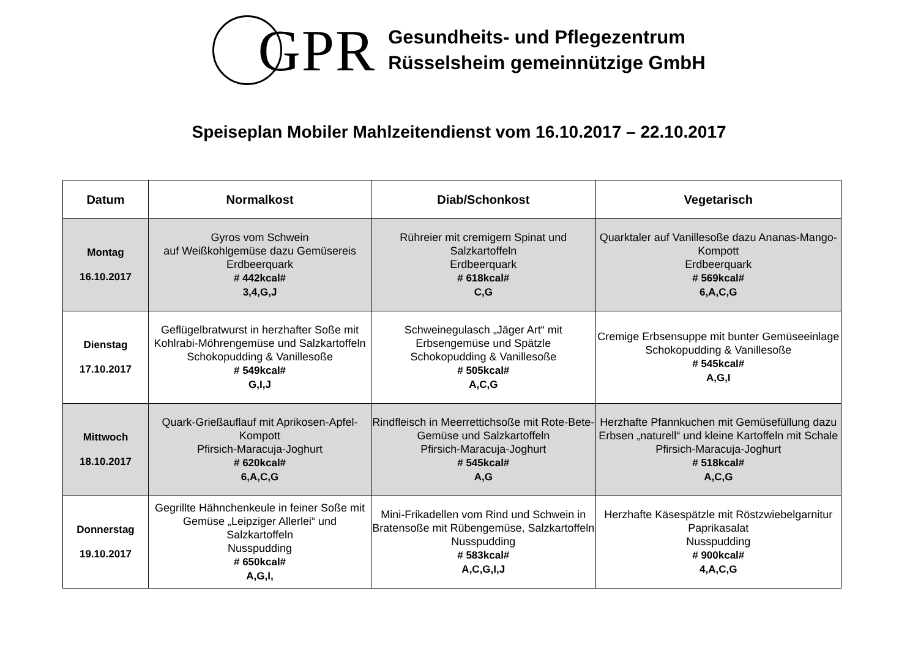GPR
Gesundheits- und Pflegezentrum
Rüsselsheim gemeinnützige GmbH
Speiseplan Mobiler Mahlzeitendienst vom 16.10.2017 – 22.10.2017
| Datum | Normalkost | Diab/Schonkost | Vegetarisch |
| --- | --- | --- | --- |
| Montag 16.10.2017 | Gyros vom Schwein auf Weißkohlgemüse dazu Gemüsereis Erdbeerquark # 442kcal# 3,4,G,J | Rühreier mit cremigem Spinat und Salzkartoffeln Erdbeerquark # 618kcal# C,G | Quarktaler auf Vanillesoße dazu Ananas-Mango-Kompott Erdbeerquark # 569kcal# 6,A,C,G |
| Dienstag 17.10.2017 | Geflügelbratwurst in herzhafter Soße mit Kohlrabi-Möhrengemüse und Salzkartoffeln Schokopudding & Vanillesoße # 549kcal# G,I,J | Schweinegulasch „Jäger Art“ mit Erbsengemüse und Spätzle Schokopudding & Vanillesoße # 505kcal# A,C,G | Cremige Erbsensuppe mit bunter Gemüseeinlage Schokopudding & Vanillesoße # 545kcal# A,G,I |
| Mittwoch 18.10.2017 | Quark-Grießauflauf mit Aprikosen-Apfel-Kompott Pfirsich-Maracuja-Joghurt # 620kcal# 6,A,C,G | Rindfleisch in Meerrettichsoße mit Rote-Bete-Gemüse und Salzkartoffeln Pfirsich-Maracuja-Joghurt # 545kcal# A,G | Herzhafte Pfannkuchen mit Gemüsefüllung dazu Erbsen „naturell“ und kleine Kartoffeln mit Schale Pfirsich-Maracuja-Joghurt # 518kcal# A,C,G |
| Donnerstag 19.10.2017 | Gegrillte Hähnchenkeule in feiner Soße mit Gemüse „Leipziger Allerlei“ und Salzkartoffeln Nusspudding # 650kcal# A,G,I, | Mini-Frikadellen vom Rind und Schwein in Bratensoße mit Rübengemüse, Salzkartoffeln Nusspudding # 583kcal# A,C,G,I,J | Herzhafte Käsespätzle mit Röstzwiebelgarnitur Paprikasalat Nusspudding # 900kcal# 4,A,C,G |